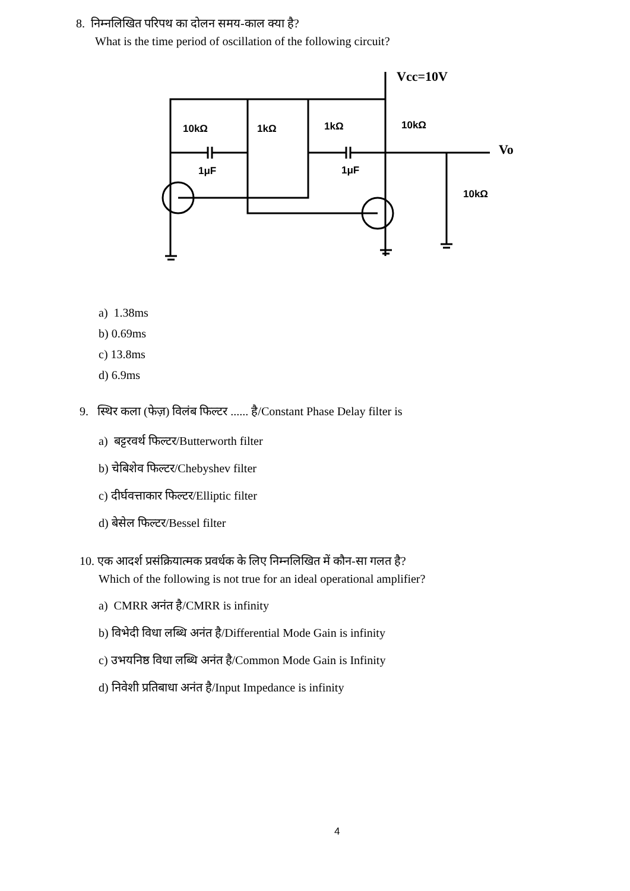8. निम्नलिखित परिपथ का दोलन समय-काल क्या है?
What is the time period of oscillation of the following circuit?
Vcc=10V
Vo
10kΩ
1kΩ
1kΩ
10kΩ
1μF
1μF
10kΩ
a) 1.38ms
b) 0.69ms
c) 13.8ms
d) 6.9ms
9. स्थिर कला (फेज़) विलंब फिल्टर ...... है/Constant Phase Delay filter is
a) बट्टरवर्थ फिल्टर/Butterworth filter
b) चेबिशेव फिल्टर/Chebyshev filter
c) दीर्घवत्ताकार फिल्टर/Elliptic filter
d) बेसेल फिल्टर/Bessel filter
10. एक आदर्श प्रसंक्रियात्मक प्रवर्धक के लिए निम्नलिखित में कौन-सा गलत है?
Which of the following is not true for an ideal operational amplifier?
a) CMRR अनंत है/CMRR is infinity
b) विभेदी विधा लब्धि अनंत है/Differential Mode Gain is infinity
c) उभयनिष्ठ विधा लब्धि अनंत है/Common Mode Gain is Infinity
d) निवेशी प्रतिबाधा अनंत है/Input Impedance is infinity
4